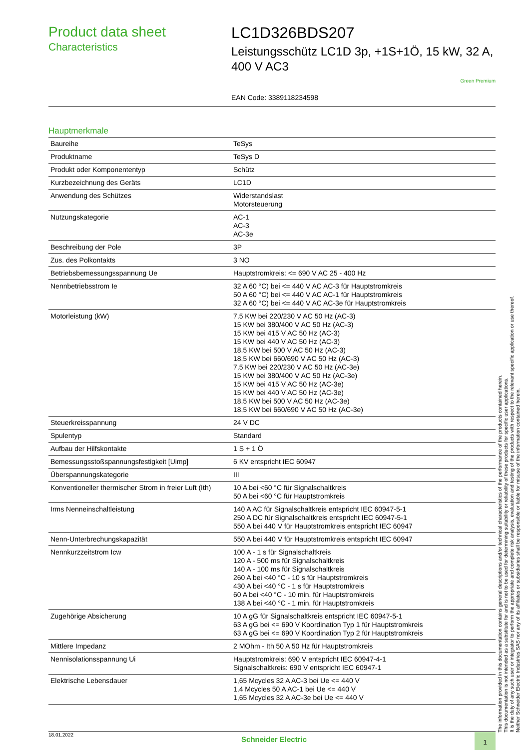Product data sheet
Characteristics
LC1D326BDS207
Leistungsschütz LC1D 3p, +1S+1Ö, 15 kW, 32 A, 400 V AC3
Green Premium
EAN Code: 3389118234598
Hauptmerkmale
| Baureihe | TeSys |
| Produktname | TeSys D |
| Produkt oder Komponententyp | Schütz |
| Kurzbezeichnung des Geräts | LC1D |
| Anwendung des Schützes | Widerstandslast Motorsteuerung |
| Nutzungskategorie | AC-1 AC-3 AC-3e |
| Beschreibung der Pole | 3P |
| Zus. des Polkontakts | 3 NO |
| Betriebsbemessungsspannung Ue | Hauptstromkreis: <= 690 V AC 25 - 400 Hz |
| Nennbetriebsstrom Ie | 32 A 60 °C) bei <= 440 V AC AC-3 für Hauptstromkreis 50 A 60 °C) bei <= 440 V AC AC-1 für Hauptstromkreis 32 A 60 °C) bei <= 440 V AC AC-3e für Hauptstromkreis |
| Motorleistung (kW) | 7,5 KW bei 220/230 V AC 50 Hz (AC-3) 15 KW bei 380/400 V AC 50 Hz (AC-3) 15 KW bei 415 V AC 50 Hz (AC-3) 15 KW bei 440 V AC 50 Hz (AC-3) 18,5 KW bei 500 V AC 50 Hz (AC-3) 18,5 KW bei 660/690 V AC 50 Hz (AC-3) 7,5 KW bei 220/230 V AC 50 Hz (AC-3e) 15 KW bei 380/400 V AC 50 Hz (AC-3e) 15 KW bei 415 V AC 50 Hz (AC-3e) 15 KW bei 440 V AC 50 Hz (AC-3e) 18,5 KW bei 500 V AC 50 Hz (AC-3e) 18,5 KW bei 660/690 V AC 50 Hz (AC-3e) |
| Steuerkreisspannung | 24 V DC |
| Spulentyp | Standard |
| Aufbau der Hilfskontakte | 1 S + 1 Ö |
| Bemessungsstoßspannungsfestigkeit [Uimp] | 6 KV entspricht IEC 60947 |
| Überspannungskategorie | III |
| Konventioneller thermischer Strom in freier Luft (Ith) | 10 A bei <60 °C für Signalschaltkreis 50 A bei <60 °C für Hauptstromkreis |
| Irms Nenneinschaltleistung | 140 A AC für Signalschaltkreis entspricht IEC 60947-5-1 250 A DC für Signalschaltkreis entspricht IEC 60947-5-1 550 A bei 440 V für Hauptstromkreis entspricht IEC 60947 |
| Nenn-Unterbrechungskapazität | 550 A bei 440 V für Hauptstromkreis entspricht IEC 60947 |
| Nennkurzzeitstrom Icw | 100 A - 1 s für Signalschaltkreis 120 A - 500 ms für Signalschaltkreis 140 A - 100 ms für Signalschaltkreis 260 A bei <40 °C - 10 s für Hauptstromkreis 430 A bei <40 °C - 1 s für Hauptstromkreis 60 A bei <40 °C - 10 min. für Hauptstromkreis 138 A bei <40 °C - 1 min. für Hauptstromkreis |
| Zugehörige Absicherung | 10 A gG für Signalschaltkreis entspricht IEC 60947-5-1 63 A gG bei <= 690 V Koordination Typ 1 für Hauptstromkreis 63 A gG bei <= 690 V Koordination Typ 2 für Hauptstromkreis |
| Mittlere Impedanz | 2 MOhm - Ith 50 A 50 Hz für Hauptstromkreis |
| Nennisolationsspannung Ui | Hauptstromkreis: 690 V entspricht IEC 60947-4-1 Signalschaltkreis: 690 V entspricht IEC 60947-1 |
| Elektrische Lebensdauer | 1,65 Mcycles 32 A AC-3 bei Ue <= 440 V 1,4 Mcycles 50 A AC-1 bei Ue <= 440 V 1,65 Mcycles 32 A AC-3e bei Ue <= 440 V |
The information provided in this documentation contains general descriptions and/or technical characteristics of the performance of the products contained herein.
This documentation is not intended as a substitute for and is not to be used for determining suitability or reliability of these products for specific user applications.
It is the duty of any such user or integrator to perform the appropriate and complete risk analysis, evaluation and testing of the products with respect to the relevant specific application or use thereof.
Neither Schneider Electric Industries SAS nor any of its affiliates or subsidiaries shall be responsible or liable for misuse of the information contained herein.
18.01.2022
Schneider Electric
1